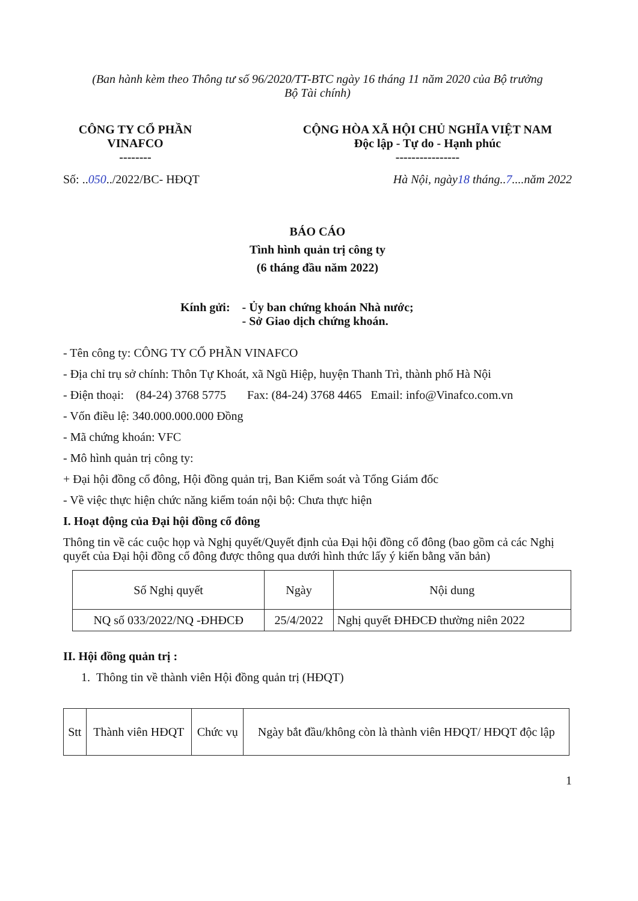(Ban hành kèm theo Thông tư số 96/2020/TT-BTC ngày 16 tháng 11 năm 2020 của Bộ trưởng
Bộ Tài chính)
CÔNG TY CỔ PHẦN
VINAFCO
--------
CỘNG HÒA XÃ HỘI CHỦ NGHĨA VIỆT NAM
Độc lập - Tự do - Hạnh phúc
----------------
Số: ..050../2022/BC- HĐQT Hà Nội, ngày18 tháng..7....năm 2022
BÁO CÁO
Tình hình quản trị công ty
(6 tháng đầu năm 2022)
Kính gửi: - Ủy ban chứng khoán Nhà nước;
- Sở Giao dịch chứng khoán.
- Tên công ty: CÔNG TY CỔ PHẦN VINAFCO
- Địa chỉ trụ sở chính: Thôn Tự Khoát, xã Ngũ Hiệp, huyện Thanh Trì, thành phố Hà Nội
- Điện thoại: (84-24) 3768 5775 Fax: (84-24) 3768 4465 Email: info@Vinafco.com.vn
- Vốn điều lệ: 340.000.000.000 Đồng
- Mã chứng khoán: VFC
- Mô hình quản trị công ty:
+ Đại hội đồng cổ đông, Hội đồng quản trị, Ban Kiểm soát và Tổng Giám đốc
- Về việc thực hiện chức năng kiểm toán nội bộ: Chưa thực hiện
I. Hoạt động của Đại hội đồng cổ đông
Thông tin về các cuộc họp và Nghị quyết/Quyết định của Đại hội đồng cổ đông (bao gồm cả các Nghị quyết của Đại hội đồng cổ đông được thông qua dưới hình thức lấy ý kiến bằng văn bản)
| Số Nghị quyết | Ngày | Nội dung |
| --- | --- | --- |
| NQ số 033/2022/NQ -ĐHĐCĐ | 25/4/2022 | Nghị quyết ĐHĐCĐ thường niên 2022 |
II. Hội đồng quản trị :
1. Thông tin về thành viên Hội đồng quản trị (HĐQT)
| Stt | Thành viên HĐQT | Chức vụ | Ngày bắt đầu/không còn là thành viên HĐQT/ HĐQT độc lập |
| --- | --- | --- | --- |
1